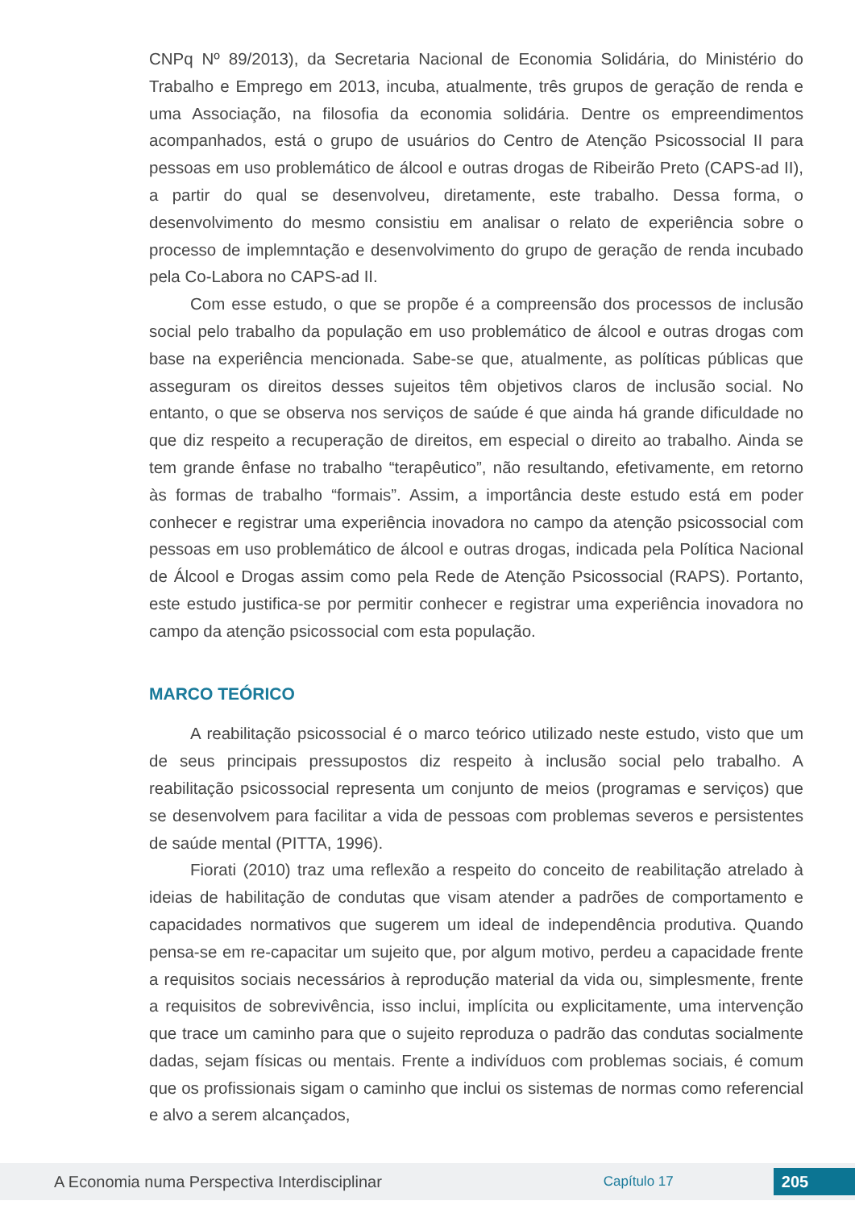CNPq Nº 89/2013), da Secretaria Nacional de Economia Solidária, do Ministério do Trabalho e Emprego em 2013, incuba, atualmente, três grupos de geração de renda e uma Associação, na filosofia da economia solidária. Dentre os empreendimentos acompanhados, está o grupo de usuários do Centro de Atenção Psicossocial II para pessoas em uso problemático de álcool e outras drogas de Ribeirão Preto (CAPS-ad II), a partir do qual se desenvolveu, diretamente, este trabalho. Dessa forma, o desenvolvimento do mesmo consistiu em analisar o relato de experiência sobre o processo de implemntação e desenvolvimento do grupo de geração de renda incubado pela Co-Labora no CAPS-ad II.
Com esse estudo, o que se propõe é a compreensão dos processos de inclusão social pelo trabalho da população em uso problemático de álcool e outras drogas com base na experiência mencionada. Sabe-se que, atualmente, as políticas públicas que asseguram os direitos desses sujeitos têm objetivos claros de inclusão social. No entanto, o que se observa nos serviços de saúde é que ainda há grande dificuldade no que diz respeito a recuperação de direitos, em especial o direito ao trabalho. Ainda se tem grande ênfase no trabalho “terapêutico”, não resultando, efetivamente, em retorno às formas de trabalho “formais”. Assim, a importância deste estudo está em poder conhecer e registrar uma experiência inovadora no campo da atenção psicossocial com pessoas em uso problemático de álcool e outras drogas, indicada pela Política Nacional de Álcool e Drogas assim como pela Rede de Atenção Psicossocial (RAPS). Portanto, este estudo justifica-se por permitir conhecer e registrar uma experiência inovadora no campo da atenção psicossocial com esta população.
MARCO TEÓRICO
A reabilitação psicossocial é o marco teórico utilizado neste estudo, visto que um de seus principais pressupostos diz respeito à inclusão social pelo trabalho. A reabilitação psicossocial representa um conjunto de meios (programas e serviços) que se desenvolvem para facilitar a vida de pessoas com problemas severos e persistentes de saúde mental (PITTA, 1996).
Fiorati (2010) traz uma reflexão a respeito do conceito de reabilitação atrelado à ideias de habilitação de condutas que visam atender a padrões de comportamento e capacidades normativos que sugerem um ideal de independência produtiva. Quando pensa-se em re-capacitar um sujeito que, por algum motivo, perdeu a capacidade frente a requisitos sociais necessários à reprodução material da vida ou, simplesmente, frente a requisitos de sobrevivência, isso inclui, implícita ou explicitamente, uma intervenção que trace um caminho para que o sujeito reproduza o padrão das condutas socialmente dadas, sejam físicas ou mentais. Frente a indivíduos com problemas sociais, é comum que os profissionais sigam o caminho que inclui os sistemas de normas como referencial e alvo a serem alcançados,
A Economia numa Perspectiva Interdisciplinar Capítulo 17 205